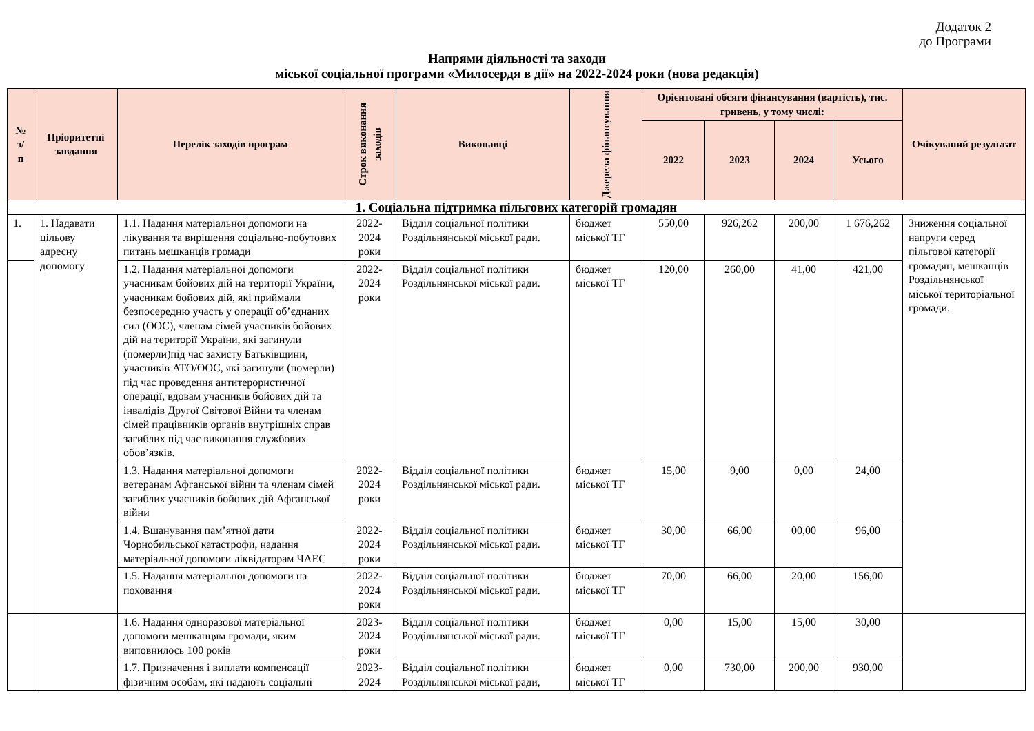Додаток 2
до Програми
Напрями діяльності та заходи
міської соціальної програми «Милосердя в дії» на 2022-2024 роки (нова редакція)
| № з/ п | Пріоритетні завдання | Перелік заходів програм | Строк виконання заходів | Виконавці | Джерела фінансування | Орієнтовані обсяги фінансування (вартість), тис. гривень, у тому числі: | | | | Очікуваний результат |
| --- | --- | --- | --- | --- | --- | --- | --- | --- | --- | --- |
| | | | | | | 2022 | 2023 | 2024 | Усього | |
| 1. Соціальна підтримка пільгових категорій громадян | | | | | | | | | | |
| 1. | 1. Надавати цільову адресну допомогу | 1.1. Надання матеріальної допомоги на лікування та вирішення соціально-побутових питань мешканців громади | 2022-2024 роки | Відділ соціальної політики Роздільнянської міської ради. | бюджет міської ТГ | 550,00 | 926,262 | 200,00 | 1 676,262 | Зниження соціальної напруги серед пільгової категорії громадян, мешканців Роздільнянської міської територіальної громади. |
| | | 1.2. Надання матеріальної допомоги учасникам бойових дій на території України, учасникам бойових дій, які приймали безпосередню участь у операції об’єднаних сил (ООС), членам сімей учасників бойових дій на території України, які загинули (померли)під час захисту Батьківщини, учасників АТО/ООС, які загинули (померли) під час проведення антитерористичної операції, вдовам учасників бойових дій та інвалідів Другої Світової Війни та членам сімей працівників органів внутрішніх справ загиблих під час виконання службових обов’язків. | 2022-2024 роки | Відділ соціальної політики Роздільнянської міської ради. | бюджет міської ТГ | 120,00 | 260,00 | 41,00 | 421,00 | |
| | | 1.3. Надання матеріальної допомоги ветеранам Афганської війни та членам сімей загиблих учасників бойових дій Афганської війни | 2022-2024 роки | Відділ соціальної політики Роздільнянської міської ради. | бюджет міської ТГ | 15,00 | 9,00 | 0,00 | 24,00 | |
| | | 1.4. Вшанування пам’ятної дати Чорнобильської катастрофи, надання матеріальної допомоги ліквідаторам ЧАЕС | 2022-2024 роки | Відділ соціальної політики Роздільнянської міської ради. | бюджет міської ТГ | 30,00 | 66,00 | 00,00 | 96,00 | |
| | | 1.5. Надання матеріальної допомоги на поховання | 2022-2024 роки | Відділ соціальної політики Роздільнянської міської ради. | бюджет міської ТГ | 70,00 | 66,00 | 20,00 | 156,00 | |
| | | 1.6. Надання одноразової матеріальної допомоги мешканцям громади, яким виповнилось 100 років | 2023-2024 роки | Відділ соціальної політики Роздільнянської міської ради. | бюджет міської ТГ | 0,00 | 15,00 | 15,00 | 30,00 | |
| | | 1.7. Призначення і виплати компенсації фізичним особам, які надають соціальні | 2023-2024 | Відділ соціальної політики Роздільнянської міської ради, | бюджет міської ТГ | 0,00 | 730,00 | 200,00 | 930,00 | |